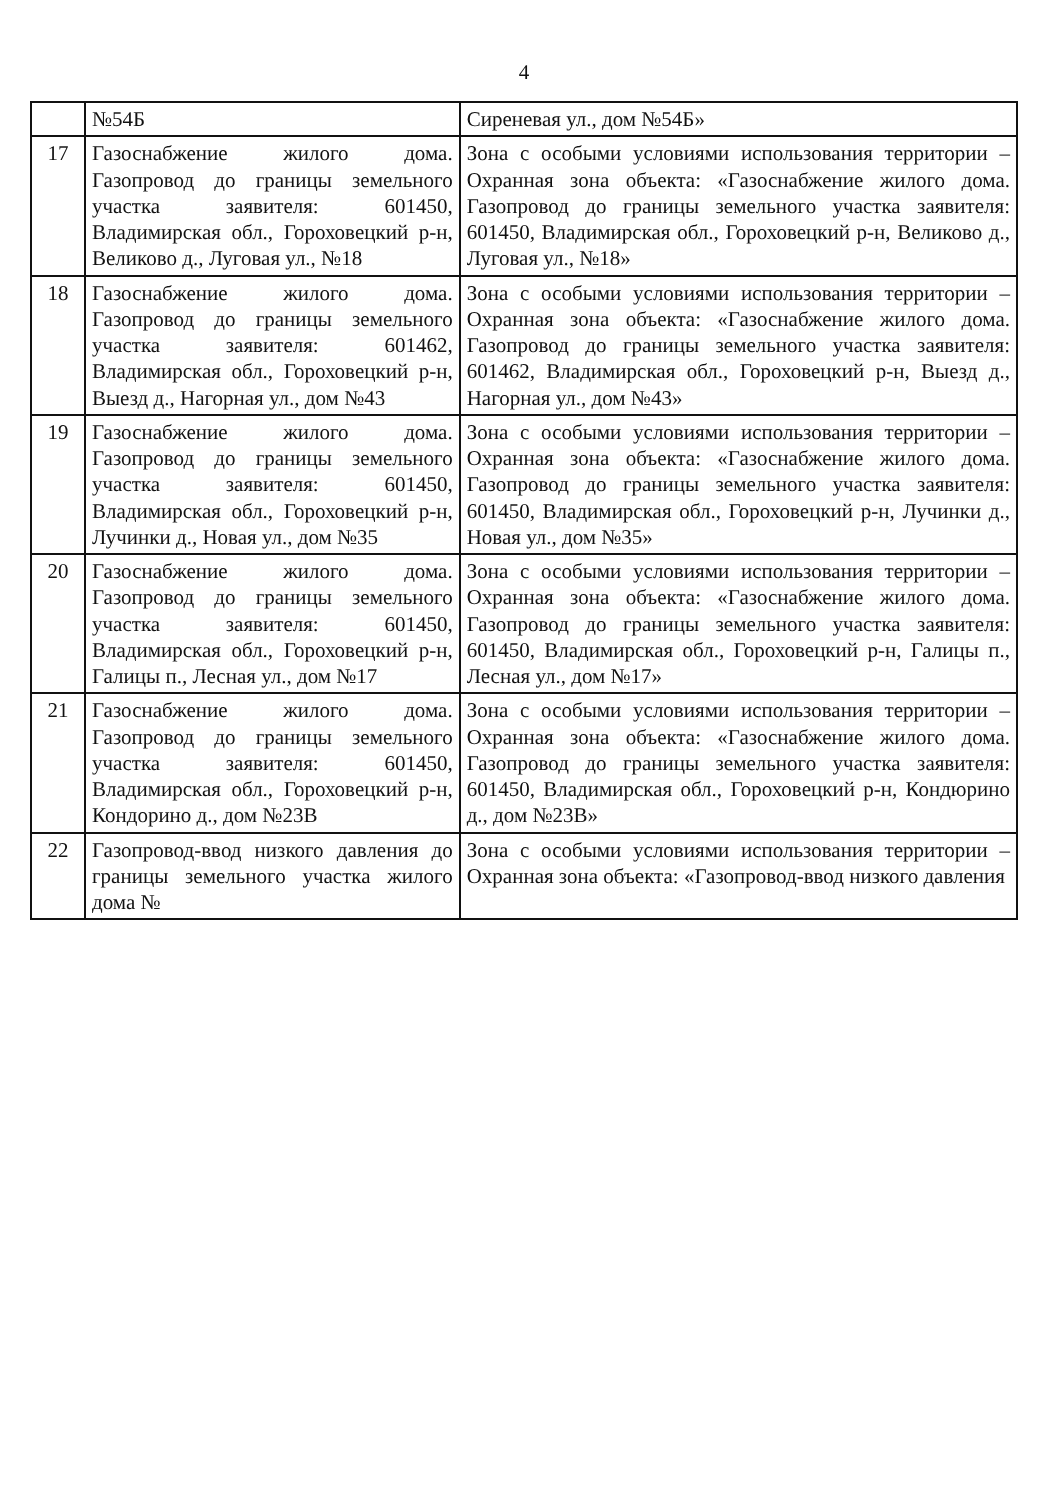4
| | №54Б | Сиреневая ул., дом №54Б» |
| 17 | Газоснабжение жилого дома. Газопровод до границы земельного участка заявителя: 601450, Владимирская обл., Гороховецкий р-н, Великово д., Луговая ул., №18 | Зона с особыми условиями использования территории – Охранная зона объекта: «Газоснабжение жилого дома. Газопровод до границы земельного участка заявителя: 601450, Владимирская обл., Гороховецкий р-н, Великово д., Луговая ул., №18» |
| 18 | Газоснабжение жилого дома. Газопровод до границы земельного участка заявителя: 601462, Владимирская обл., Гороховецкий р-н, Выезд д., Нагорная ул., дом №43 | Зона с особыми условиями использования территории – Охранная зона объекта: «Газоснабжение жилого дома. Газопровод до границы земельного участка заявителя: 601462, Владимирская обл., Гороховецкий р-н, Выезд д., Нагорная ул., дом №43» |
| 19 | Газоснабжение жилого дома. Газопровод до границы земельного участка заявителя: 601450, Владимирская обл., Гороховецкий р-н, Лучинки д., Новая ул., дом №35 | Зона с особыми условиями использования территории – Охранная зона объекта: «Газоснабжение жилого дома. Газопровод до границы земельного участка заявителя: 601450, Владимирская обл., Гороховецкий р-н, Лучинки д., Новая ул., дом №35» |
| 20 | Газоснабжение жилого дома. Газопровод до границы земельного участка заявителя: 601450, Владимирская обл., Гороховецкий р-н, Галицы п., Лесная ул., дом №17 | Зона с особыми условиями использования территории – Охранная зона объекта: «Газоснабжение жилого дома. Газопровод до границы земельного участка заявителя: 601450, Владимирская обл., Гороховецкий р-н, Галицы п., Лесная ул., дом №17» |
| 21 | Газоснабжение жилого дома. Газопровод до границы земельного участка заявителя: 601450, Владимирская обл., Гороховецкий р-н, Кондорино д., дом №23В | Зона с особыми условиями использования территории – Охранная зона объекта: «Газоснабжение жилого дома. Газопровод до границы земельного участка заявителя: 601450, Владимирская обл., Гороховецкий р-н, Кондюрино д., дом №23В» |
| 22 | Газопровод-ввод низкого давления до границы земельного участка жилого дома № | Зона с особыми условиями использования территории – Охранная зона объекта: «Газопровод-ввод низкого давления |